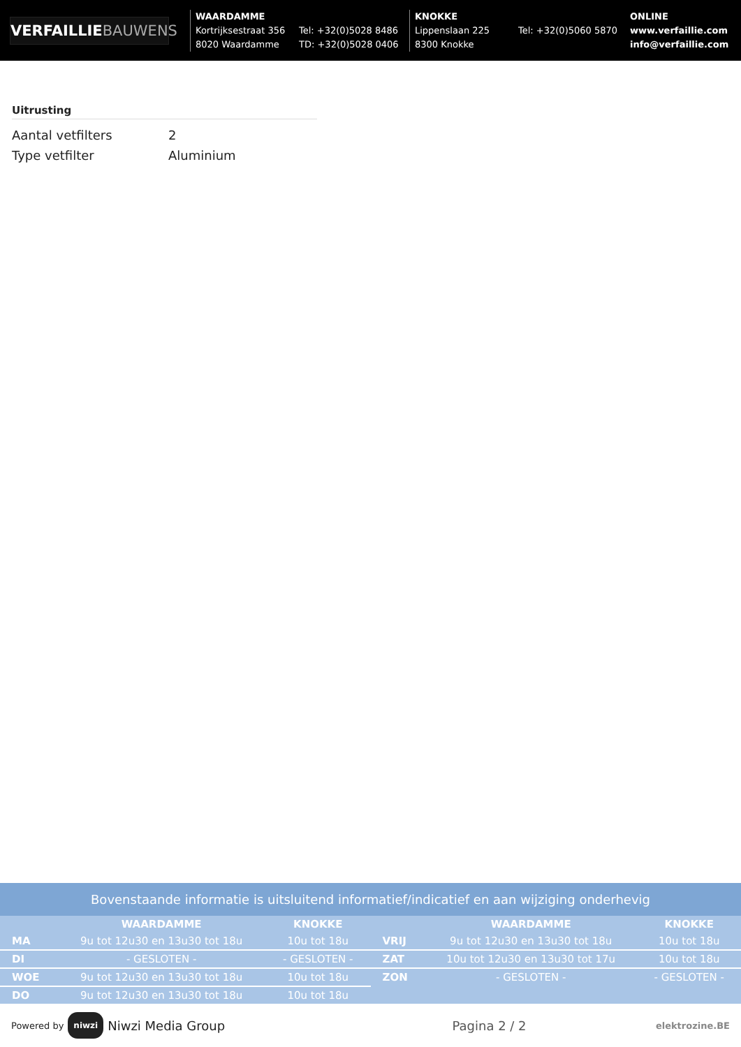VERFAILLIEBAUWENS
WAARDAMME
Kortrijksestraat 356
8020 Waardamme
Tel: +32(0)5028 8486
TD: +32(0)5028 0406
KNOKKE
Lippenslaan 225
8300 Knokke
Tel: +32(0)5060 5870
ONLINE
www.verfaillie.com
info@verfaillie.com
Uitrusting
| Aantal vetfilters | 2 |
| Type vetfilter | Aluminium |
Bovenstaande informatie is uitsluitend informatief/indicatief en aan wijziging onderhevig
| | WAARDAMME | KNOKKE |
| --- | --- | --- |
| MA | 9u tot 12u30 en 13u30 tot 18u | 10u tot 18u |
| DI | - GESLOTEN - | - GESLOTEN - |
| WOE | 9u tot 12u30 en 13u30 tot 18u | 10u tot 18u |
| DO | 9u tot 12u30 en 13u30 tot 18u | 10u tot 18u |
| | WAARDAMME | KNOKKE |
| --- | --- | --- |
| VRIJ | 9u tot 12u30 en 13u30 tot 18u | 10u tot 18u |
| ZAT | 10u tot 12u30 en 13u30 tot 17u | 10u tot 18u |
| ZON | - GESLOTEN - | - GESLOTEN - |
Powered by niwzi Niwzi Media Group Pagina 2 / 2 elektrozine.BE